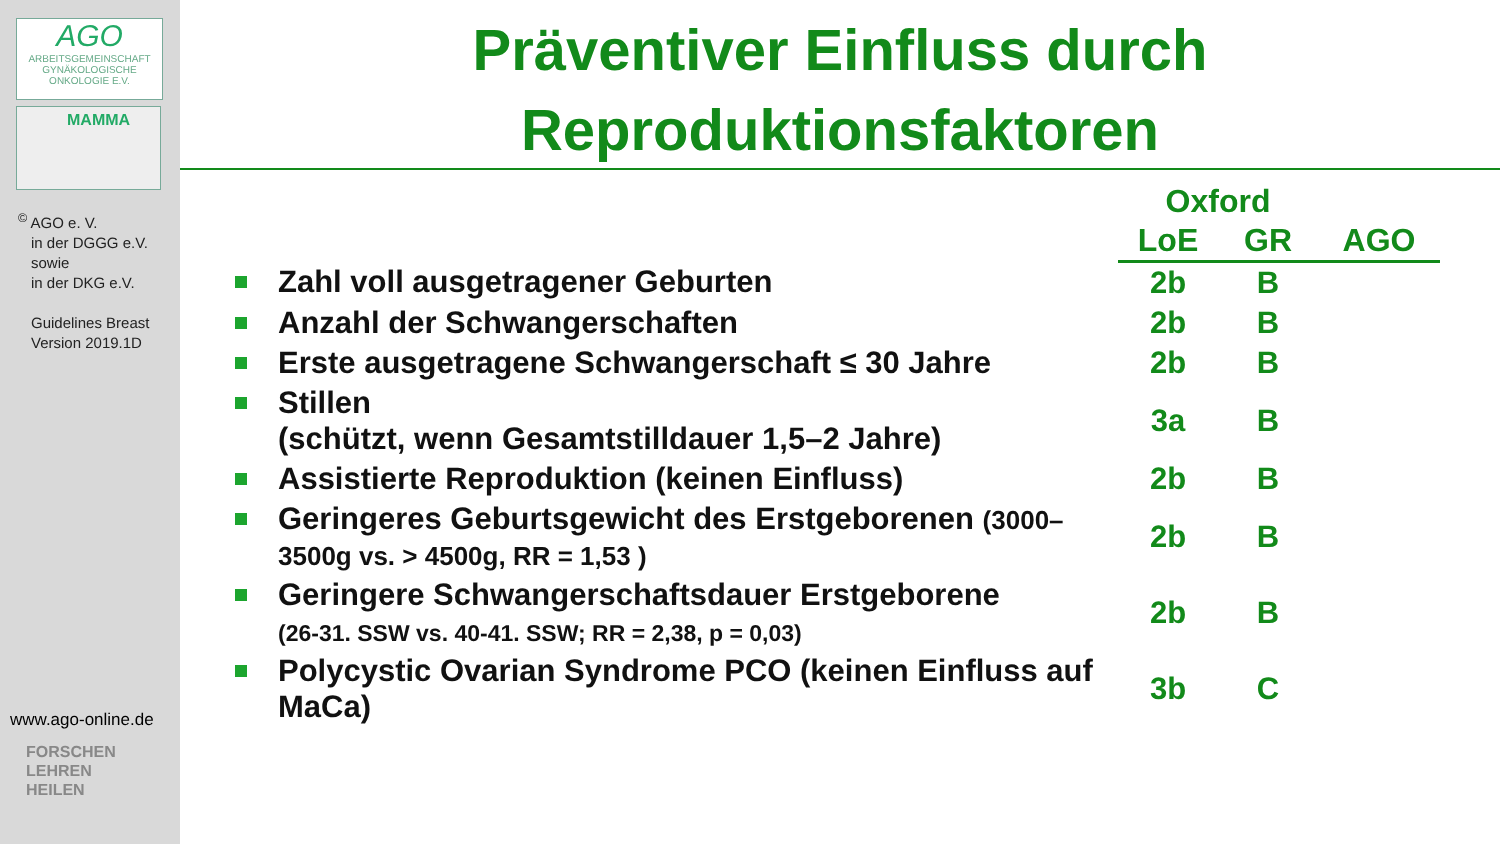AGO
ARBEITSGEMEINSCHAFT GYNÄKOLOGISCHE ONKOLOGIE E.V.
MAMMA
<sup>©</sup> AGO e. V.
in der DGGG e.V.
sowie
in der DKG e.V.
Guidelines Breast
Version 2019.1D
www.ago-online.de
FORSCHEN
LEHREN
HEILEN
Präventiver Einfluss durch
Reproduktionsfaktoren
| | Oxford | | |
| --- | --- | --- | --- |
| | LoE | GR | AGO |
| Zahl voll ausgetragener Geburten | 2b | B | |
| Anzahl der Schwangerschaften | 2b | B | |
| Erste ausgetragene Schwangerschaft ≤ 30 Jahre | 2b | B | |
| Stillen (schützt, wenn Gesamtstilldauer 1,5–2 Jahre) | 3a | B | |
| Assistierte Reproduktion (keinen Einfluss) | 2b | B | |
| Geringeres Geburtsgewicht des Erstgeborenen (3000–3500g vs. > 4500g, RR = 1,53 ) | 2b | B | |
| Geringere Schwangerschaftsdauer Erstgeborene (26-31. SSW vs. 40-41. SSW; RR = 2,38, p = 0,03) | 2b | B | |
| Polycystic Ovarian Syndrome PCO (keinen Einfluss auf MaCa) | 3b | C | |